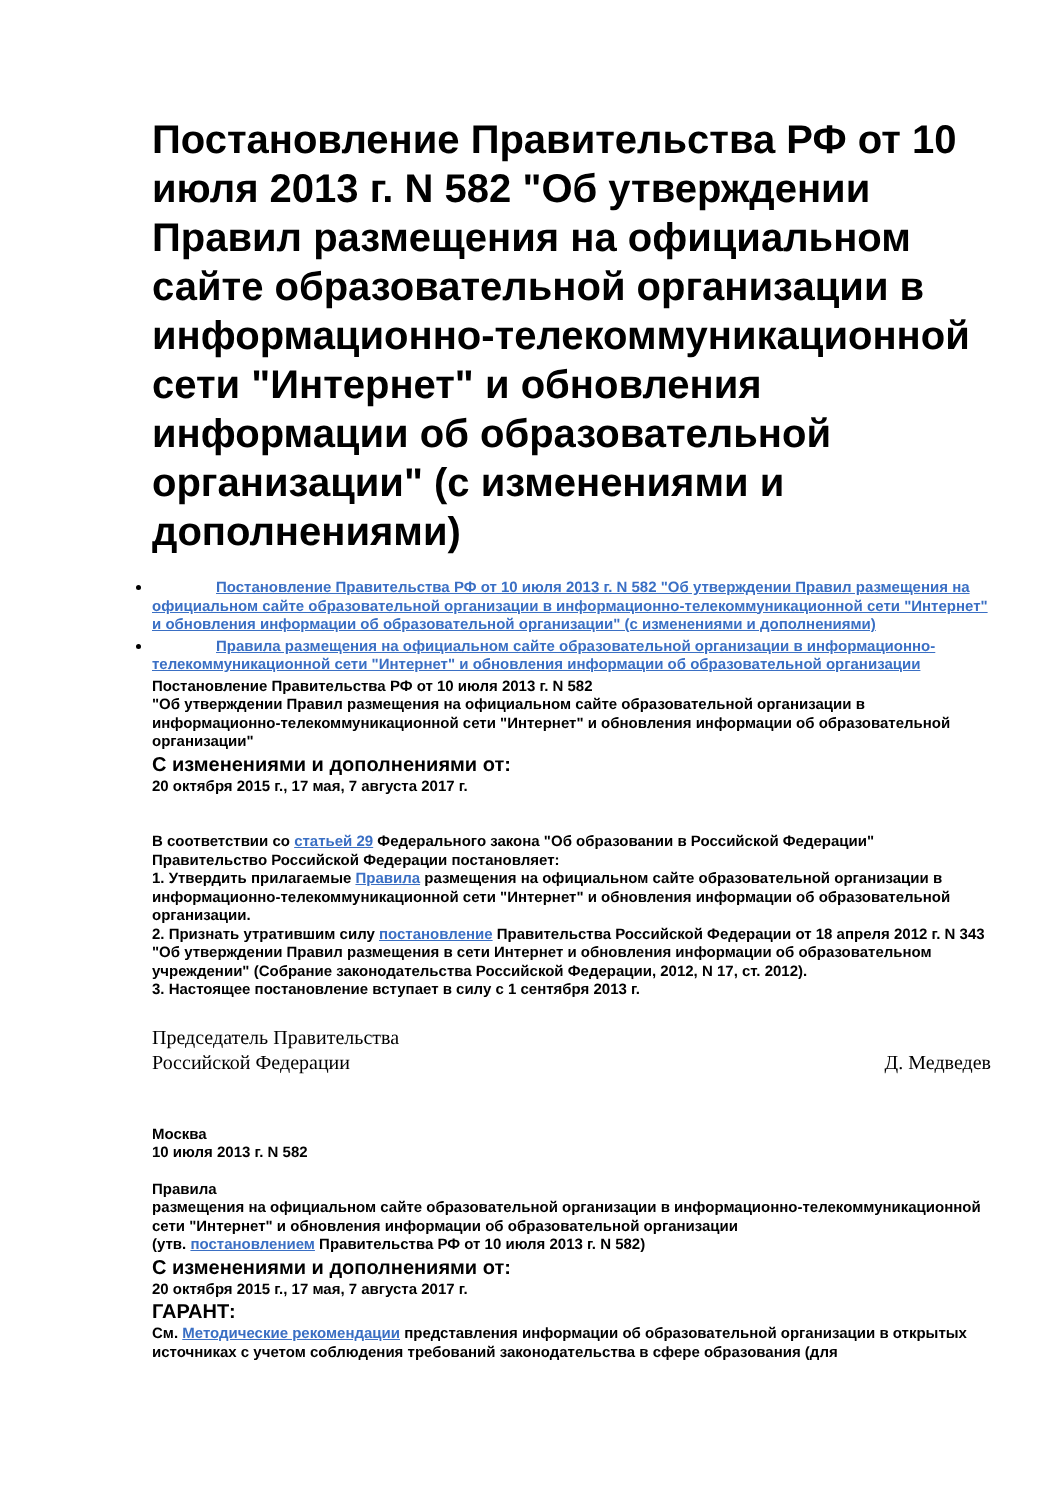Постановление Правительства РФ от 10 июля 2013 г. N 582 "Об утверждении Правил размещения на официальном сайте образовательной организации в информационно-телекоммуникационной сети "Интернет" и обновления информации об образовательной организации" (с изменениями и дополнениями)
Постановление Правительства РФ от 10 июля 2013 г. N 582 "Об утверждении Правил размещения на официальном сайте образовательной организации в информационно-телекоммуникационной сети "Интернет" и обновления информации об образовательной организации" (с изменениями и дополнениями)
Правила размещения на официальном сайте образовательной организации в информационно-телекоммуникационной сети "Интернет" и обновления информации об образовательной организации
Постановление Правительства РФ от 10 июля 2013 г. N 582
"Об утверждении Правил размещения на официальном сайте образовательной организации в информационно-телекоммуникационной сети "Интернет" и обновления информации об образовательной организации"
С изменениями и дополнениями от:
20 октября 2015 г., 17 мая, 7 августа 2017 г.
В соответствии со статьей 29 Федерального закона "Об образовании в Российской Федерации" Правительство Российской Федерации постановляет:
1. Утвердить прилагаемые Правила размещения на официальном сайте образовательной организации в информационно-телекоммуникационной сети "Интернет" и обновления информации об образовательной организации.
2. Признать утратившим силу постановление Правительства Российской Федерации от 18 апреля 2012 г. N 343 "Об утверждении Правил размещения в сети Интернет и обновления информации об образовательном учреждении" (Собрание законодательства Российской Федерации, 2012, N 17, ст. 2012).
3. Настоящее постановление вступает в силу с 1 сентября 2013 г.
Председатель Правительства
Российской Федерации
Д. Медведев
Москва
10 июля 2013 г. N 582
Правила
размещения на официальном сайте образовательной организации в информационно-телекоммуникационной сети "Интернет" и обновления информации об образовательной организации
(утв. постановлением Правительства РФ от 10 июля 2013 г. N 582)
С изменениями и дополнениями от:
20 октября 2015 г., 17 мая, 7 августа 2017 г.
ГАРАНТ:
См. Методические рекомендации представления информации об образовательной организации в открытых источниках с учетом соблюдения требований законодательства в сфере образования (для